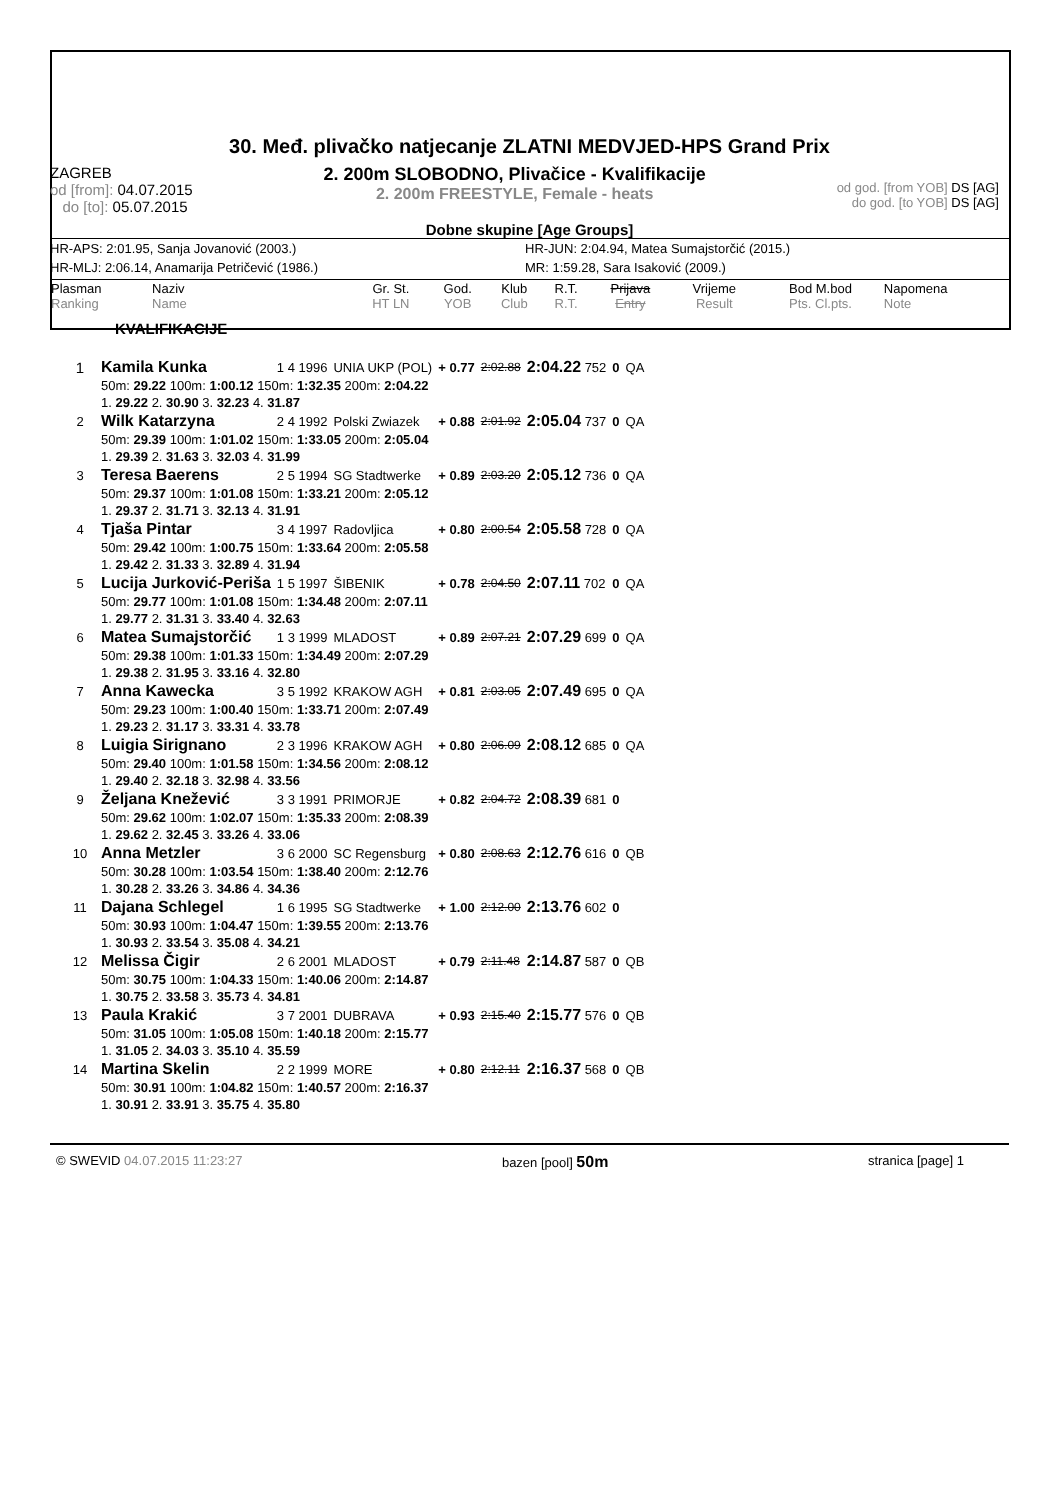30. Međ. plivačko natjecanje ZLATNI MEDVJED-HPS Grand Prix
ZAGREB
od [from]: 04.07.2015
do [to]: 05.07.2015
2. 200m SLOBODNO, Plivačice - Kvalifikacije
2. 200m FREESTYLE, Female - heats
od god. [from YOB] DS [AG]
do god. [to YOB] DS [AG]
Dobne skupine [Age Groups]
HR-APS: 2:01.95, Sanja Jovanović (2003.) HR-JUN: 2:04.94, Matea Sumajstorčić (2015.)
HR-MLJ: 2:06.14, Anamarija Petričević (1986.) MR: 1:59.28, Sara Isaković (2009.)
| Plasman Ranking | Naziv Name | Gr. St. HT LN | God. YOB | Klub Club | R.T. R.T. | Prijava Entry | Vrijeme Result | Bod M.bod Pts. Cl.pts. | Napomena Note |
| --- | --- | --- | --- | --- | --- | --- | --- | --- | --- |
KVALIFIKACIJE
| 1 | Kamila Kunka | 1 4 1996 | UNIA UKP (POL) | + 0.77 | 2:02.88 | 2:04.22 752 | 0 | QA |
| | 50m: 29.22 100m: 1:00.12 150m: 1:32.35 200m: 2:04.22 | | | | | | | |
| | 1. 29.22 2. 30.90 3. 32.23 4. 31.87 | | | | | | | |
| 2 | Wilk Katarzyna | 2 4 1992 | Polski Zwiazek | + 0.88 | 2:01.92 | 2:05.04 737 | 0 | QA |
| | 50m: 29.39 100m: 1:01.02 150m: 1:33.05 200m: 2:05.04 | | | | | | | |
| | 1. 29.39 2. 31.63 3. 32.03 4. 31.99 | | | | | | | |
| 3 | Teresa Baerens | 2 5 1994 | SG Stadtwerke | + 0.89 | 2:03.20 | 2:05.12 736 | 0 | QA |
| | 50m: 29.37 100m: 1:01.08 150m: 1:33.21 200m: 2:05.12 | | | | | | | |
| | 1. 29.37 2. 31.71 3. 32.13 4. 31.91 | | | | | | | |
| 4 | Tjaša Pintar | 3 4 1997 | Radovljica | + 0.80 | 2:00.54 | 2:05.58 728 | 0 | QA |
| | 50m: 29.42 100m: 1:00.75 150m: 1:33.64 200m: 2:05.58 | | | | | | | |
| | 1. 29.42 2. 31.33 3. 32.89 4. 31.94 | | | | | | | |
| 5 | Lucija Jurković-Periša | 1 5 1997 | ŠIBENIK | + 0.78 | 2:04.50 | 2:07.11 702 | 0 | QA |
| | 50m: 29.77 100m: 1:01.08 150m: 1:34.48 200m: 2:07.11 | | | | | | | |
| | 1. 29.77 2. 31.31 3. 33.40 4. 32.63 | | | | | | | |
| 6 | Matea Sumajstorčić | 1 3 1999 | MLADOST | + 0.89 | 2:07.21 | 2:07.29 699 | 0 | QA |
| | 50m: 29.38 100m: 1:01.33 150m: 1:34.49 200m: 2:07.29 | | | | | | | |
| | 1. 29.38 2. 31.95 3. 33.16 4. 32.80 | | | | | | | |
| 7 | Anna Kawecka | 3 5 1992 | KRAKOW AGH | + 0.81 | 2:03.05 | 2:07.49 695 | 0 | QA |
| | 50m: 29.23 100m: 1:00.40 150m: 1:33.71 200m: 2:07.49 | | | | | | | |
| | 1. 29.23 2. 31.17 3. 33.31 4. 33.78 | | | | | | | |
| 8 | Luigia Sirignano | 2 3 1996 | KRAKOW AGH | + 0.80 | 2:06.09 | 2:08.12 685 | 0 | QA |
| | 50m: 29.40 100m: 1:01.58 150m: 1:34.56 200m: 2:08.12 | | | | | | | |
| | 1. 29.40 2. 32.18 3. 32.98 4. 33.56 | | | | | | | |
| 9 | Željana Knežević | 3 3 1991 | PRIMORJE | + 0.82 | 2:04.72 | 2:08.39 681 | 0 | |
| | 50m: 29.62 100m: 1:02.07 150m: 1:35.33 200m: 2:08.39 | | | | | | | |
| | 1. 29.62 2. 32.45 3. 33.26 4. 33.06 | | | | | | | |
| 10 | Anna Metzler | 3 6 2000 | SC Regensburg | + 0.80 | 2:08.63 | 2:12.76 616 | 0 | QB |
| | 50m: 30.28 100m: 1:03.54 150m: 1:38.40 200m: 2:12.76 | | | | | | | |
| | 1. 30.28 2. 33.26 3. 34.86 4. 34.36 | | | | | | | |
| 11 | Dajana Schlegel | 1 6 1995 | SG Stadtwerke | + 1.00 | 2:12.00 | 2:13.76 602 | 0 | |
| | 50m: 30.93 100m: 1:04.47 150m: 1:39.55 200m: 2:13.76 | | | | | | | |
| | 1. 30.93 2. 33.54 3. 35.08 4. 34.21 | | | | | | | |
| 12 | Melissa Čigir | 2 6 2001 | MLADOST | + 0.79 | 2:11.48 | 2:14.87 587 | 0 | QB |
| | 50m: 30.75 100m: 1:04.33 150m: 1:40.06 200m: 2:14.87 | | | | | | | |
| | 1. 30.75 2. 33.58 3. 35.73 4. 34.81 | | | | | | | |
| 13 | Paula Krakić | 3 7 2001 | DUBRAVA | + 0.93 | 2:15.40 | 2:15.77 576 | 0 | QB |
| | 50m: 31.05 100m: 1:05.08 150m: 1:40.18 200m: 2:15.77 | | | | | | | |
| | 1. 31.05 2. 34.03 3. 35.10 4. 35.59 | | | | | | | |
| 14 | Martina Skelin | 2 2 1999 | MORE | + 0.80 | 2:12.11 | 2:16.37 568 | 0 | QB |
| | 50m: 30.91 100m: 1:04.82 150m: 1:40.57 200m: 2:16.37 | | | | | | | |
| | 1. 30.91 2. 33.91 3. 35.75 4. 35.80 | | | | | | | |
© SWEVID 04.07.2015 11:23:27 bazen [pool] 50m stranica [page] 1